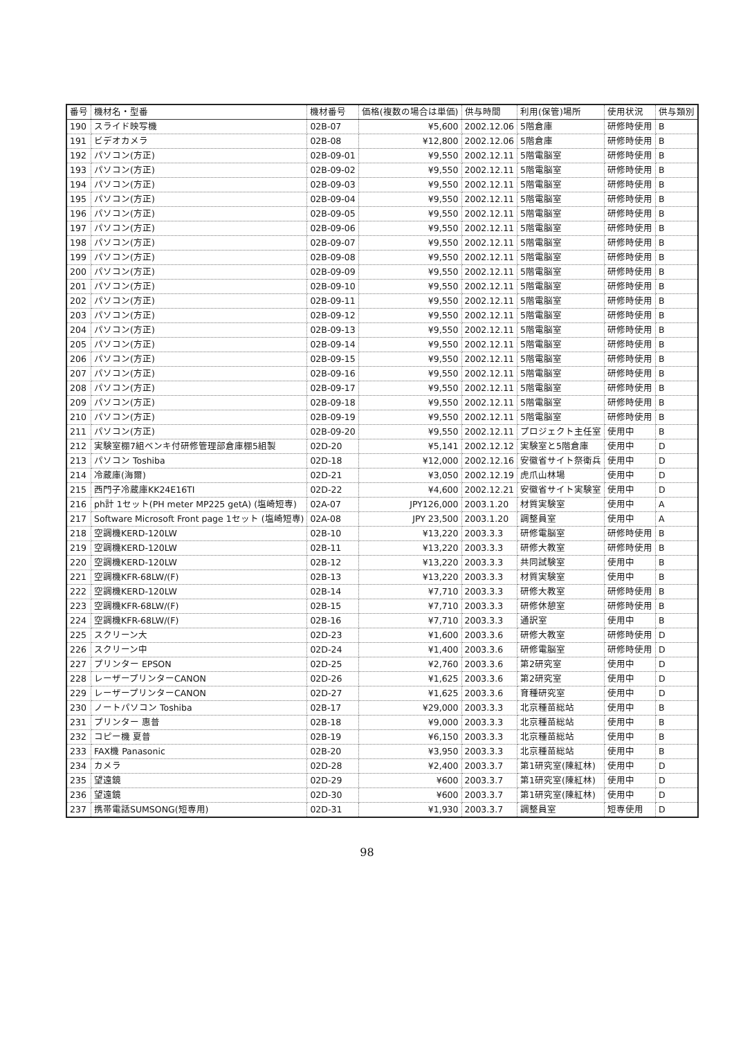| 番号 | 機材名・型番 | 機材番号 | 価格(複数の場合は単価) | 供与時間 | 利用(保管)場所 | 使用状況 | 供与類別 |
| --- | --- | --- | --- | --- | --- | --- | --- |
| 190 | スライド映写機 | 02B-07 | ¥5,600 | 2002.12.06 | 5階倉庫 | 研修時使用 | B |
| 191 | ビデオカメラ | 02B-08 | ¥12,800 | 2002.12.06 | 5階倉庫 | 研修時使用 | B |
| 192 | パソコン(方正) | 02B-09-01 | ¥9,550 | 2002.12.11 | 5階電脳室 | 研修時使用 | B |
| 193 | パソコン(方正) | 02B-09-02 | ¥9,550 | 2002.12.11 | 5階電脳室 | 研修時使用 | B |
| 194 | パソコン(方正) | 02B-09-03 | ¥9,550 | 2002.12.11 | 5階電脳室 | 研修時使用 | B |
| 195 | パソコン(方正) | 02B-09-04 | ¥9,550 | 2002.12.11 | 5階電脳室 | 研修時使用 | B |
| 196 | パソコン(方正) | 02B-09-05 | ¥9,550 | 2002.12.11 | 5階電脳室 | 研修時使用 | B |
| 197 | パソコン(方正) | 02B-09-06 | ¥9,550 | 2002.12.11 | 5階電脳室 | 研修時使用 | B |
| 198 | パソコン(方正) | 02B-09-07 | ¥9,550 | 2002.12.11 | 5階電脳室 | 研修時使用 | B |
| 199 | パソコン(方正) | 02B-09-08 | ¥9,550 | 2002.12.11 | 5階電脳室 | 研修時使用 | B |
| 200 | パソコン(方正) | 02B-09-09 | ¥9,550 | 2002.12.11 | 5階電脳室 | 研修時使用 | B |
| 201 | パソコン(方正) | 02B-09-10 | ¥9,550 | 2002.12.11 | 5階電脳室 | 研修時使用 | B |
| 202 | パソコン(方正) | 02B-09-11 | ¥9,550 | 2002.12.11 | 5階電脳室 | 研修時使用 | B |
| 203 | パソコン(方正) | 02B-09-12 | ¥9,550 | 2002.12.11 | 5階電脳室 | 研修時使用 | B |
| 204 | パソコン(方正) | 02B-09-13 | ¥9,550 | 2002.12.11 | 5階電脳室 | 研修時使用 | B |
| 205 | パソコン(方正) | 02B-09-14 | ¥9,550 | 2002.12.11 | 5階電脳室 | 研修時使用 | B |
| 206 | パソコン(方正) | 02B-09-15 | ¥9,550 | 2002.12.11 | 5階電脳室 | 研修時使用 | B |
| 207 | パソコン(方正) | 02B-09-16 | ¥9,550 | 2002.12.11 | 5階電脳室 | 研修時使用 | B |
| 208 | パソコン(方正) | 02B-09-17 | ¥9,550 | 2002.12.11 | 5階電脳室 | 研修時使用 | B |
| 209 | パソコン(方正) | 02B-09-18 | ¥9,550 | 2002.12.11 | 5階電脳室 | 研修時使用 | B |
| 210 | パソコン(方正) | 02B-09-19 | ¥9,550 | 2002.12.11 | 5階電脳室 | 研修時使用 | B |
| 211 | パソコン(方正) | 02B-09-20 | ¥9,550 | 2002.12.11 | プロジェクト主任室 | 使用中 | B |
| 212 | 実験室棚7組ベンキ付研修管理部倉庫棚5組製 | 02D-20 | ¥5,141 | 2002.12.12 | 実験室と5階倉庫 | 使用中 | D |
| 213 | パソコン Toshiba | 02D-18 | ¥12,000 | 2002.12.16 | 安徽省サイト祭衛兵 | 使用中 | D |
| 214 | 冷蔵庫(海爾) | 02D-21 | ¥3,050 | 2002.12.19 | 虎爪山林場 | 使用中 | D |
| 215 | 西門子冷蔵庫KK24E16TI | 02D-22 | ¥4,600 | 2002.12.21 | 安徽省サイト実験室 | 使用中 | D |
| 216 | ph計 1セット(PH meter MP225 getA) (塩崎短専) | 02A-07 | JPY126,000 | 2003.1.20 | 材質実験室 | 使用中 | A |
| 217 | Software Microsoft Front page 1セット (塩崎短専) | 02A-08 | JPY 23,500 | 2003.1.20 | 調整員室 | 使用中 | A |
| 218 | 空調機KERD-120LW | 02B-10 | ¥13,220 | 2003.3.3 | 研修電脳室 | 研修時使用 | B |
| 219 | 空調機KERD-120LW | 02B-11 | ¥13,220 | 2003.3.3 | 研修大教室 | 研修時使用 | B |
| 220 | 空調機KERD-120LW | 02B-12 | ¥13,220 | 2003.3.3 | 共同試験室 | 使用中 | B |
| 221 | 空調機KFR-68LW/(F) | 02B-13 | ¥13,220 | 2003.3.3 | 材質実験室 | 使用中 | B |
| 222 | 空調機KERD-120LW | 02B-14 | ¥7,710 | 2003.3.3 | 研修大教室 | 研修時使用 | B |
| 223 | 空調機KFR-68LW/(F) | 02B-15 | ¥7,710 | 2003.3.3 | 研修休憩室 | 研修時使用 | B |
| 224 | 空調機KFR-68LW/(F) | 02B-16 | ¥7,710 | 2003.3.3 | 通訳室 | 使用中 | B |
| 225 | スクリーン大 | 02D-23 | ¥1,600 | 2003.3.6 | 研修大教室 | 研修時使用 | D |
| 226 | スクリーン中 | 02D-24 | ¥1,400 | 2003.3.6 | 研修電脳室 | 研修時使用 | D |
| 227 | プリンター EPSON | 02D-25 | ¥2,760 | 2003.3.6 | 第2研究室 | 使用中 | D |
| 228 | レーザープリンターCANON | 02D-26 | ¥1,625 | 2003.3.6 | 第2研究室 | 使用中 | D |
| 229 | レーザープリンターCANON | 02D-27 | ¥1,625 | 2003.3.6 | 育種研究室 | 使用中 | D |
| 230 | ノートパソコン Toshiba | 02B-17 | ¥29,000 | 2003.3.3 | 北京種苗総站 | 使用中 | B |
| 231 | プリンター 惠普 | 02B-18 | ¥9,000 | 2003.3.3 | 北京種苗総站 | 使用中 | B |
| 232 | コピー機 夏普 | 02B-19 | ¥6,150 | 2003.3.3 | 北京種苗総站 | 使用中 | B |
| 233 | FAX機 Panasonic | 02B-20 | ¥3,950 | 2003.3.3 | 北京種苗総站 | 使用中 | B |
| 234 | カメラ | 02D-28 | ¥2,400 | 2003.3.7 | 第1研究室(陳紅林) | 使用中 | D |
| 235 | 望遠鏡 | 02D-29 | ¥600 | 2003.3.7 | 第1研究室(陳紅林) | 使用中 | D |
| 236 | 望遠鏡 | 02D-30 | ¥600 | 2003.3.7 | 第1研究室(陳紅林) | 使用中 | D |
| 237 | 携帯電話SUMSONG(短専用) | 02D-31 | ¥1,930 | 2003.3.7 | 調整員室 | 短専使用 | D |
98